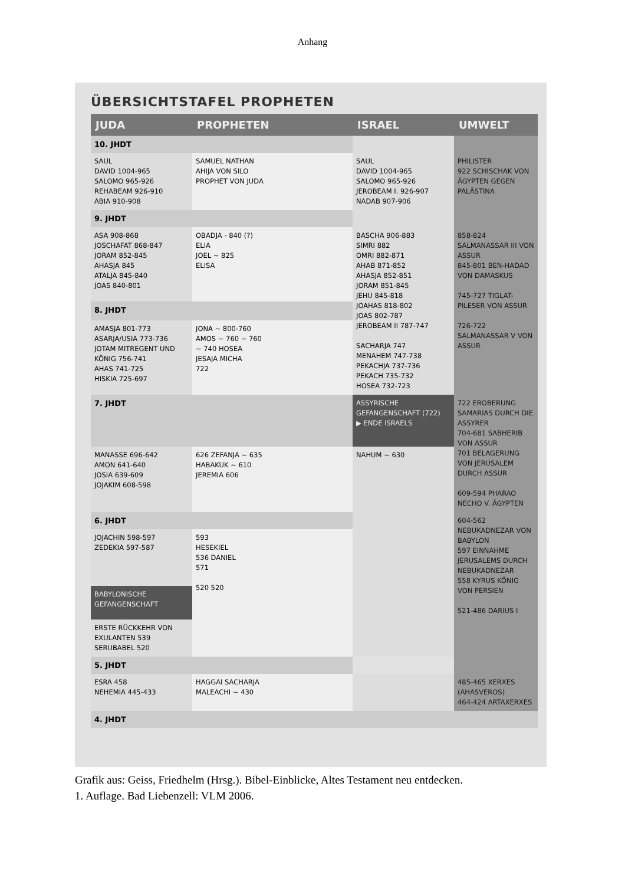Anhang
ÜBERSICHTSTAFEL PROPHETEN
| JUDA | PROPHETEN | ISRAEL | UMWELT |
| --- | --- | --- | --- |
| 10. JHDT | | | |
| SAUL DAVID 1004-965 SALOMO 965-926 REHABEAM 926-910 ABIA 910-908 | SAMUEL NATHAN AHIJA VON SILO PROPHET VON JUDA | SAUL DAVID 1004-965 SALOMO 965-926 JEROBEAM I. 926-907 NADAB 907-906 | PHILISTER 922 SCHISCHAK VON ÄGYPTEN GEGEN PALÄSTINA |
| 9. JHDT | | | |
| ASA 908-868 JOSCHAFAT 868-847 JORAM 852-845 AHASJA 845 ATALJA 845-840 JOAS 840-801 | OBADJA - 840 (?) ELIA JOEL ~ 825 ELISA | BASCHA 906-883 SIMRI 882 OMRI 882-871 AHAB 871-852 AHASJA 852-851 JORAM 851-845 JEHU 845-818 JOAHAS 818-802 JOAS 802-787 JEROBEAM II 787-747 SACHARJA 747 MENAHEM 747-738 PEKACHJA 737-736 PEKACH 735-732 HOSEA 732-723 | 858-824 SALMANASSAR III VON ASSUR 845-801 BEN-HADAD VON DAMASKUS 745-727 TIGLAT-PILESER VON ASSUR 726-722 SALMANASSAR V VON ASSUR |
| 8. JHDT | | | |
| AMASJA 801-773 ASARJA/USIA 773-736 JOTAM MITREGENT UND KÖNIG 756-741 AHAS 741-725 HISKIA 725-697 | JONA ~ 800-760 AMOS ~ 760 ~ 760 ~ 740 HOSEA JESAJA MICHA 722 | | |
| 7. JHDT | | ASSYRISCHE GEFANGENSCHAFT (722) ▶ ENDE ISRAELS | 722 EROBERUNG SAMARIAS DURCH DIE ASSYRER 704-681 SABHERIB VON ASSUR 701 BELAGERUNG VON JERUSALEM DURCH ASSUR 609-594 PHARAO NECHO V. ÄGYPTEN |
| MANASSE 696-642 AMON 641-640 JOSIA 639-609 JOJAKIM 608-598 | 626 ZEFANJA ~ 635 HABAKUK ~ 610 JEREMIA 606 | NAHUM ~ 630 | |
| 6. JHDT | | | 604-562 NEBUKADNEZAR VON BABYLON 597 EINNAHME JERUSALEMS DURCH NEBUKADNEZAR 558 KYRUS KÖNIG VON PERSIEN 521-486 DARIUS I |
| JOJACHIN 598-597 ZEDEKIA 597-587 | 593 HESEKIEL 536 DANIEL 571 520 520 | | |
| BABYLONISCHE GEFANGENSCHAFT | | | |
| ERSTE RÜCKKEHR VON EXULANTEN 539 SERUBABEL 520 | | | |
| 5. JHDT | | | |
| ESRA 458 NEHEMIA 445-433 | HAGGAI SACHARJA MALEACHI ~ 430 | | 485-465 XERXES (AHASVEROS) 464-424 ARTAXERXES |
| 4. JHDT | | | |
Grafik aus: Geiss, Friedhelm (Hrsg.). Bibel-Einblicke, Altes Testament neu entdecken.
1. Auflage. Bad Liebenzell: VLM 2006.